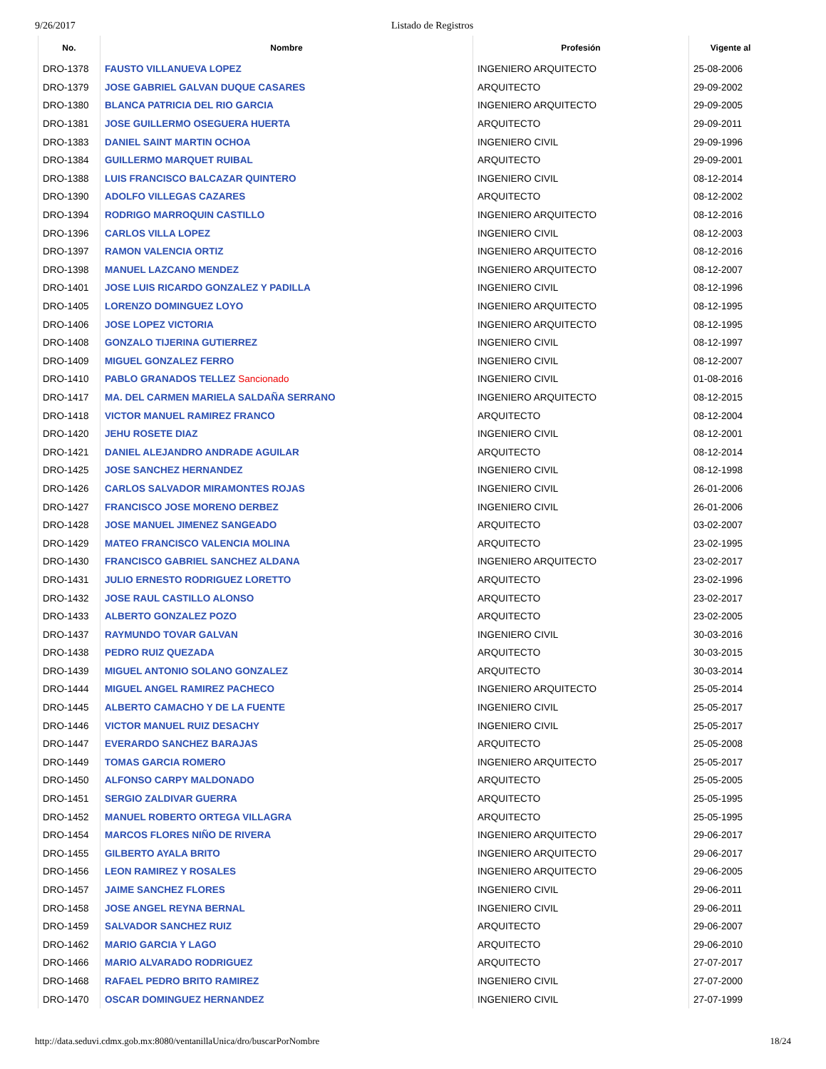9/26/2017 Listado de Registros
| No. | Nombre | Profesión | Vigente al |
| --- | --- | --- | --- |
| DRO-1378 | FAUSTO VILLANUEVA LOPEZ | INGENIERO ARQUITECTO | 25-08-2006 |
| DRO-1379 | JOSE GABRIEL GALVAN DUQUE CASARES | ARQUITECTO | 29-09-2002 |
| DRO-1380 | BLANCA PATRICIA DEL RIO GARCIA | INGENIERO ARQUITECTO | 29-09-2005 |
| DRO-1381 | JOSE GUILLERMO OSEGUERA HUERTA | ARQUITECTO | 29-09-2011 |
| DRO-1383 | DANIEL SAINT MARTIN OCHOA | INGENIERO CIVIL | 29-09-1996 |
| DRO-1384 | GUILLERMO MARQUET RUIBAL | ARQUITECTO | 29-09-2001 |
| DRO-1388 | LUIS FRANCISCO BALCAZAR QUINTERO | INGENIERO CIVIL | 08-12-2014 |
| DRO-1390 | ADOLFO VILLEGAS CAZARES | ARQUITECTO | 08-12-2002 |
| DRO-1394 | RODRIGO MARROQUIN CASTILLO | INGENIERO ARQUITECTO | 08-12-2016 |
| DRO-1396 | CARLOS VILLA LOPEZ | INGENIERO CIVIL | 08-12-2003 |
| DRO-1397 | RAMON VALENCIA ORTIZ | INGENIERO ARQUITECTO | 08-12-2016 |
| DRO-1398 | MANUEL LAZCANO MENDEZ | INGENIERO ARQUITECTO | 08-12-2007 |
| DRO-1401 | JOSE LUIS RICARDO GONZALEZ Y PADILLA | INGENIERO CIVIL | 08-12-1996 |
| DRO-1405 | LORENZO DOMINGUEZ LOYO | INGENIERO ARQUITECTO | 08-12-1995 |
| DRO-1406 | JOSE LOPEZ VICTORIA | INGENIERO ARQUITECTO | 08-12-1995 |
| DRO-1408 | GONZALO TIJERINA GUTIERREZ | INGENIERO CIVIL | 08-12-1997 |
| DRO-1409 | MIGUEL GONZALEZ FERRO | INGENIERO CIVIL | 08-12-2007 |
| DRO-1410 | PABLO GRANADOS TELLEZ Sancionado | INGENIERO CIVIL | 01-08-2016 |
| DRO-1417 | MA. DEL CARMEN MARIELA SALDAÑA SERRANO | INGENIERO ARQUITECTO | 08-12-2015 |
| DRO-1418 | VICTOR MANUEL RAMIREZ FRANCO | ARQUITECTO | 08-12-2004 |
| DRO-1420 | JEHU ROSETE DIAZ | INGENIERO CIVIL | 08-12-2001 |
| DRO-1421 | DANIEL ALEJANDRO ANDRADE AGUILAR | ARQUITECTO | 08-12-2014 |
| DRO-1425 | JOSE SANCHEZ HERNANDEZ | INGENIERO CIVIL | 08-12-1998 |
| DRO-1426 | CARLOS SALVADOR MIRAMONTES ROJAS | INGENIERO CIVIL | 26-01-2006 |
| DRO-1427 | FRANCISCO JOSE MORENO DERBEZ | INGENIERO CIVIL | 26-01-2006 |
| DRO-1428 | JOSE MANUEL JIMENEZ SANGEADO | ARQUITECTO | 03-02-2007 |
| DRO-1429 | MATEO FRANCISCO VALENCIA MOLINA | ARQUITECTO | 23-02-1995 |
| DRO-1430 | FRANCISCO GABRIEL SANCHEZ ALDANA | INGENIERO ARQUITECTO | 23-02-2017 |
| DRO-1431 | JULIO ERNESTO RODRIGUEZ LORETTO | ARQUITECTO | 23-02-1996 |
| DRO-1432 | JOSE RAUL CASTILLO ALONSO | ARQUITECTO | 23-02-2017 |
| DRO-1433 | ALBERTO GONZALEZ POZO | ARQUITECTO | 23-02-2005 |
| DRO-1437 | RAYMUNDO TOVAR GALVAN | INGENIERO CIVIL | 30-03-2016 |
| DRO-1438 | PEDRO RUIZ QUEZADA | ARQUITECTO | 30-03-2015 |
| DRO-1439 | MIGUEL ANTONIO SOLANO GONZALEZ | ARQUITECTO | 30-03-2014 |
| DRO-1444 | MIGUEL ANGEL RAMIREZ PACHECO | INGENIERO ARQUITECTO | 25-05-2014 |
| DRO-1445 | ALBERTO CAMACHO Y DE LA FUENTE | INGENIERO CIVIL | 25-05-2017 |
| DRO-1446 | VICTOR MANUEL RUIZ DESACHY | INGENIERO CIVIL | 25-05-2017 |
| DRO-1447 | EVERARDO SANCHEZ BARAJAS | ARQUITECTO | 25-05-2008 |
| DRO-1449 | TOMAS GARCIA ROMERO | INGENIERO ARQUITECTO | 25-05-2017 |
| DRO-1450 | ALFONSO CARPY MALDONADO | ARQUITECTO | 25-05-2005 |
| DRO-1451 | SERGIO ZALDIVAR GUERRA | ARQUITECTO | 25-05-1995 |
| DRO-1452 | MANUEL ROBERTO ORTEGA VILLAGRA | ARQUITECTO | 25-05-1995 |
| DRO-1454 | MARCOS FLORES NIÑO DE RIVERA | INGENIERO ARQUITECTO | 29-06-2017 |
| DRO-1455 | GILBERTO AYALA BRITO | INGENIERO ARQUITECTO | 29-06-2017 |
| DRO-1456 | LEON RAMIREZ Y ROSALES | INGENIERO ARQUITECTO | 29-06-2005 |
| DRO-1457 | JAIME SANCHEZ FLORES | INGENIERO CIVIL | 29-06-2011 |
| DRO-1458 | JOSE ANGEL REYNA BERNAL | INGENIERO CIVIL | 29-06-2011 |
| DRO-1459 | SALVADOR SANCHEZ RUIZ | ARQUITECTO | 29-06-2007 |
| DRO-1462 | MARIO GARCIA Y LAGO | ARQUITECTO | 29-06-2010 |
| DRO-1466 | MARIO ALVARADO RODRIGUEZ | ARQUITECTO | 27-07-2017 |
| DRO-1468 | RAFAEL PEDRO BRITO RAMIREZ | INGENIERO CIVIL | 27-07-2000 |
| DRO-1470 | OSCAR DOMINGUEZ HERNANDEZ | INGENIERO CIVIL | 27-07-1999 |
http://data.seduvi.cdmx.gob.mx:8080/ventanillaUnica/dro/buscarPorNombre 18/24